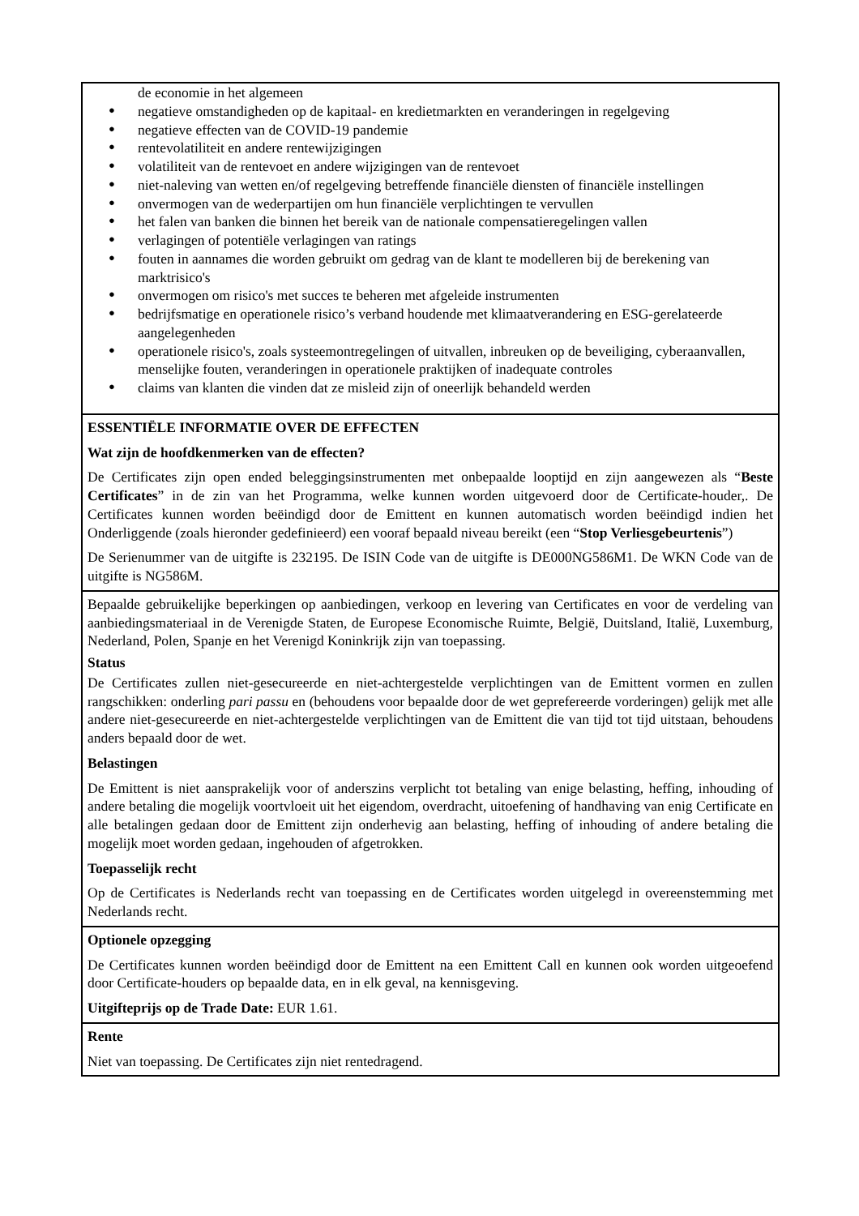de economie in het algemeen
● negatieve omstandigheden op de kapitaal- en kredietmarkten en veranderingen in regelgeving
● negatieve effecten van de COVID-19 pandemie
● rentevolatiliteit en andere rentewijzigingen
● volatiliteit van de rentevoet en andere wijzigingen van de rentevoet
● niet-naleving van wetten en/of regelgeving betreffende financiële diensten of financiële instellingen
● onvermogen van de wederpartijen om hun financiële verplichtingen te vervullen
● het falen van banken die binnen het bereik van de nationale compensatieregelingen vallen
● verlagingen of potentiële verlagingen van ratings
● fouten in aannames die worden gebruikt om gedrag van de klant te modelleren bij de berekening van marktrisico's
● onvermogen om risico's met succes te beheren met afgeleide instrumenten
● bedrijfsmatige en operationele risico’s verband houdende met klimaatverandering en ESG-gerelateerde aangelegenheden
● operationele risico's, zoals systeemontregelingen of uitvallen, inbreuken op de beveiliging, cyberaanvallen, menselijke fouten, veranderingen in operationele praktijken of inadequate controles
● claims van klanten die vinden dat ze misleid zijn of oneerlijk behandeld werden
ESSENTIËLE INFORMATIE OVER DE EFFECTEN
Wat zijn de hoofdkenmerken van de effecten?
De Certificates zijn open ended beleggingsinstrumenten met onbepaalde looptijd en zijn aangewezen als “Beste Certificates” in de zin van het Programma, welke kunnen worden uitgevoerd door de Certificate-houder,. De Certificates kunnen worden beëindigd door de Emittent en kunnen automatisch worden beëindigd indien het Onderliggende (zoals hieronder gedefinieerd) een vooraf bepaald niveau bereikt (een “Stop Verliesgebeurtenis”)
De Serienummer van de uitgifte is 232195. De ISIN Code van de uitgifte is DE000NG586M1. De WKN Code van de uitgifte is NG586M.
Bepaalde gebruikelijke beperkingen op aanbiedingen, verkoop en levering van Certificates en voor de verdeling van aanbiedingsmateriaal in de Verenigde Staten, de Europese Economische Ruimte, België, Duitsland, Italië, Luxemburg, Nederland, Polen, Spanje en het Verenigd Koninkrijk zijn van toepassing.
Status
De Certificates zullen niet-gesecureerde en niet-achtergestelde verplichtingen van de Emittent vormen en zullen rangschikken: onderling pari passu en (behoudens voor bepaalde door de wet geprefereerde vorderingen) gelijk met alle andere niet-gesecureerde en niet-achtergestelde verplichtingen van de Emittent die van tijd tot tijd uitstaan, behoudens anders bepaald door de wet.
Belastingen
De Emittent is niet aansprakelijk voor of anderszins verplicht tot betaling van enige belasting, heffing, inhouding of andere betaling die mogelijk voortvloeit uit het eigendom, overdracht, uitoefening of handhaving van enig Certificate en alle betalingen gedaan door de Emittent zijn onderhevig aan belasting, heffing of inhouding of andere betaling die mogelijk moet worden gedaan, ingehouden of afgetrokken.
Toepasselijk recht
Op de Certificates is Nederlands recht van toepassing en de Certificates worden uitgelegd in overeenstemming met Nederlands recht.
Optionele opzegging
De Certificates kunnen worden beëindigd door de Emittent na een Emittent Call en kunnen ook worden uitgeoefend door Certificate-houders op bepaalde data, en in elk geval, na kennisgeving.
Uitgifteprijs op de Trade Date: EUR 1.61.
Rente
Niet van toepassing. De Certificates zijn niet rentedragend.